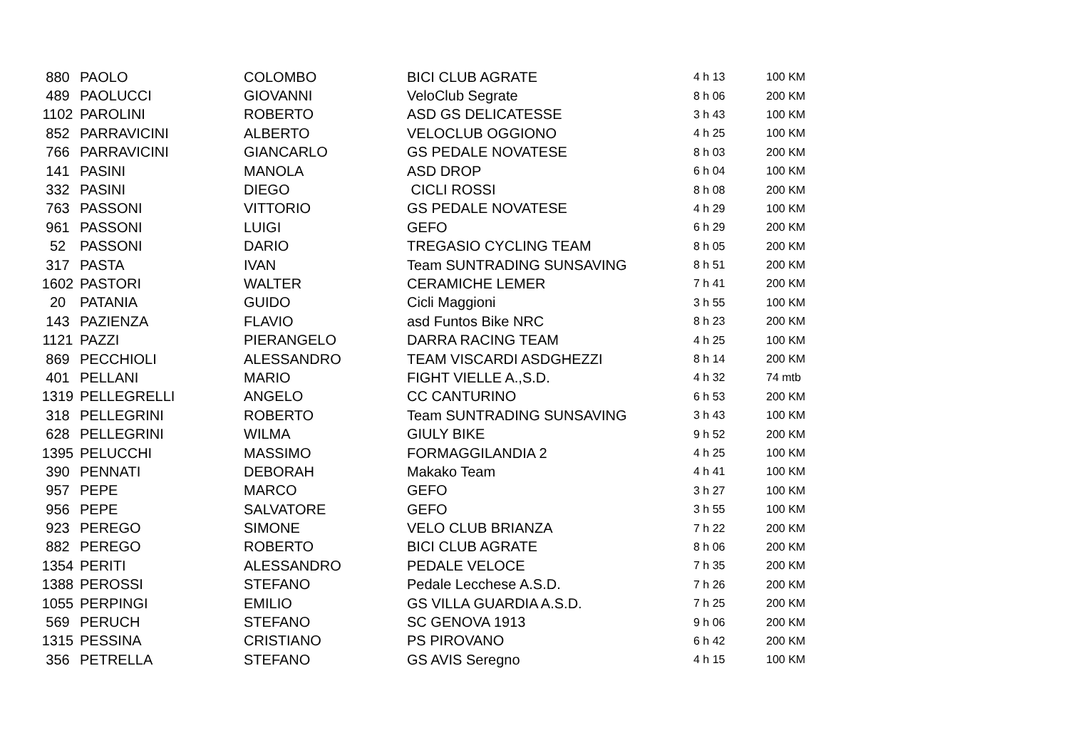| 880 | PAOLO | COLOMBO | BICI CLUB AGRATE | 4 h 13 | 100 KM |
| 489 | PAOLUCCI | GIOVANNI | VeloClub Segrate | 8 h 06 | 200 KM |
| 1102 | PAROLINI | ROBERTO | ASD GS DELICATESSE | 3 h 43 | 100 KM |
| 852 | PARRAVICINI | ALBERTO | VELOCLUB OGGIONO | 4 h 25 | 100 KM |
| 766 | PARRAVICINI | GIANCARLO | GS PEDALE NOVATESE | 8 h 03 | 200 KM |
| 141 | PASINI | MANOLA | ASD DROP | 6 h 04 | 100 KM |
| 332 | PASINI | DIEGO | CICLI ROSSI | 8 h 08 | 200 KM |
| 763 | PASSONI | VITTORIO | GS PEDALE NOVATESE | 4 h 29 | 100 KM |
| 961 | PASSONI | LUIGI | GEFO | 6 h 29 | 200 KM |
| 52 | PASSONI | DARIO | TREGASIO CYCLING TEAM | 8 h 05 | 200 KM |
| 317 | PASTA | IVAN | Team SUNTRADING SUNSAVING | 8 h 51 | 200 KM |
| 1602 | PASTORI | WALTER | CERAMICHE LEMER | 7 h 41 | 200 KM |
| 20 | PATANIA | GUIDO | Cicli Maggioni | 3 h 55 | 100 KM |
| 143 | PAZIENZA | FLAVIO | asd Funtos Bike NRC | 8 h 23 | 200 KM |
| 1121 | PAZZI | PIERANGELO | DARRA RACING TEAM | 4 h 25 | 100 KM |
| 869 | PECCHIOLI | ALESSANDRO | TEAM VISCARDI ASDGHEZZI | 8 h 14 | 200 KM |
| 401 | PELLANI | MARIO | FIGHT VIELLE A.,S.D. | 4 h 32 | 74 mtb |
| 1319 | PELLEGRELLI | ANGELO | CC CANTURINO | 6 h 53 | 200 KM |
| 318 | PELLEGRINI | ROBERTO | Team SUNTRADING SUNSAVING | 3 h 43 | 100 KM |
| 628 | PELLEGRINI | WILMA | GIULY BIKE | 9 h 52 | 200 KM |
| 1395 | PELUCCHI | MASSIMO | FORMAGGILANDIA 2 | 4 h 25 | 100 KM |
| 390 | PENNATI | DEBORAH | Makako Team | 4 h 41 | 100 KM |
| 957 | PEPE | MARCO | GEFO | 3 h 27 | 100 KM |
| 956 | PEPE | SALVATORE | GEFO | 3 h 55 | 100 KM |
| 923 | PEREGO | SIMONE | VELO CLUB BRIANZA | 7 h 22 | 200 KM |
| 882 | PEREGO | ROBERTO | BICI CLUB AGRATE | 8 h 06 | 200 KM |
| 1354 | PERITI | ALESSANDRO | PEDALE VELOCE | 7 h 35 | 200 KM |
| 1388 | PEROSSI | STEFANO | Pedale Lecchese A.S.D. | 7 h 26 | 200 KM |
| 1055 | PERPINGI | EMILIO | GS VILLA GUARDIA A.S.D. | 7 h 25 | 200 KM |
| 569 | PERUCH | STEFANO | SC GENOVA 1913 | 9 h 06 | 200 KM |
| 1315 | PESSINA | CRISTIANO | PS PIROVANO | 6 h 42 | 200 KM |
| 356 | PETRELLA | STEFANO | GS AVIS Seregno | 4 h 15 | 100 KM |